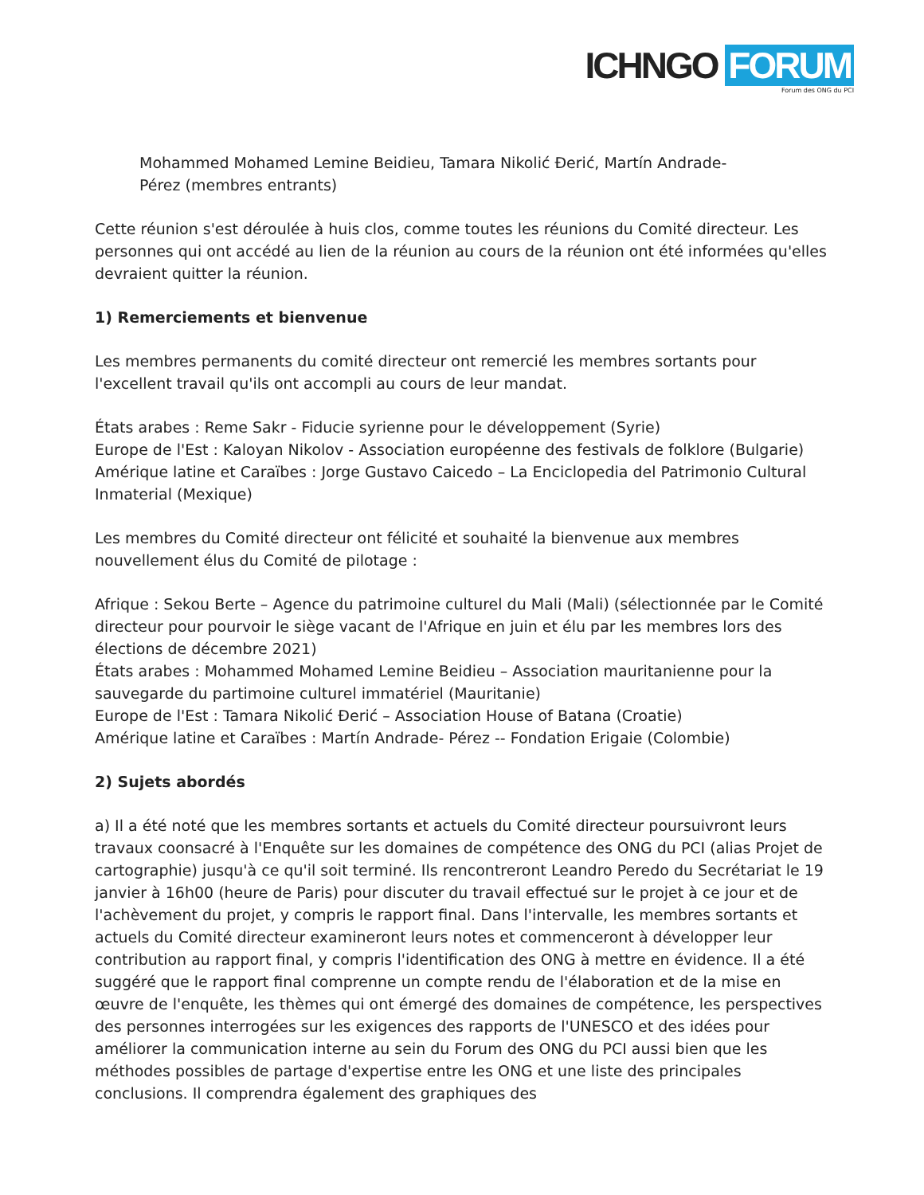ICHNGO FORUM
Forum des ONG du PCI
Mohammed Mohamed Lemine Beidieu, Tamara Nikolić Đerić, Martín Andrade-
Pérez (membres entrants)
Cette réunion s'est déroulée à huis clos, comme toutes les réunions du Comité directeur. Les personnes qui ont accédé au lien de la réunion au cours de la réunion ont été informées qu'elles devraient quitter la réunion.
1) Remerciements et bienvenue
Les membres permanents du comité directeur ont remercié les membres sortants pour l'excellent travail qu'ils ont accompli au cours de leur mandat.
États arabes : Reme Sakr - Fiducie syrienne pour le développement (Syrie)
Europe de l'Est : Kaloyan Nikolov - Association européenne des festivals de folklore (Bulgarie)
Amérique latine et Caraïbes : Jorge Gustavo Caicedo – La Enciclopedia del Patrimonio Cultural Inmaterial (Mexique)
Les membres du Comité directeur ont félicité et souhaité la bienvenue aux membres nouvellement élus du Comité de pilotage :
Afrique : Sekou Berte – Agence du patrimoine culturel du Mali (Mali) (sélectionnée par le Comité directeur pour pourvoir le siège vacant de l'Afrique en juin et élu par les membres lors des élections de décembre 2021)
États arabes : Mohammed Mohamed Lemine Beidieu – Association mauritanienne pour la sauvegarde du partimoine culturel immatériel (Mauritanie)
Europe de l'Est : Tamara Nikolić Đerić – Association House of Batana (Croatie)
Amérique latine et Caraïbes : Martín Andrade- Pérez -- Fondation Erigaie (Colombie)
2) Sujets abordés
a) Il a été noté que les membres sortants et actuels du Comité directeur poursuivront leurs travaux coonsacré à l'Enquête sur les domaines de compétence des ONG du PCI (alias Projet de cartographie) jusqu'à ce qu'il soit terminé. Ils rencontreront Leandro Peredo du Secrétariat le 19 janvier à 16h00 (heure de Paris) pour discuter du travail effectué sur le projet à ce jour et de l'achèvement du projet, y compris le rapport final. Dans l'intervalle, les membres sortants et actuels du Comité directeur examineront leurs notes et commenceront à développer leur contribution au rapport final, y compris l'identification des ONG à mettre en évidence. Il a été suggéré que le rapport final comprenne un compte rendu de l'élaboration et de la mise en œuvre de l'enquête, les thèmes qui ont émergé des domaines de compétence, les perspectives des personnes interrogées sur les exigences des rapports de l'UNESCO et des idées pour améliorer la communication interne au sein du Forum des ONG du PCI aussi bien que les méthodes possibles de partage d'expertise entre les ONG et une liste des principales conclusions. Il comprendra également des graphiques des